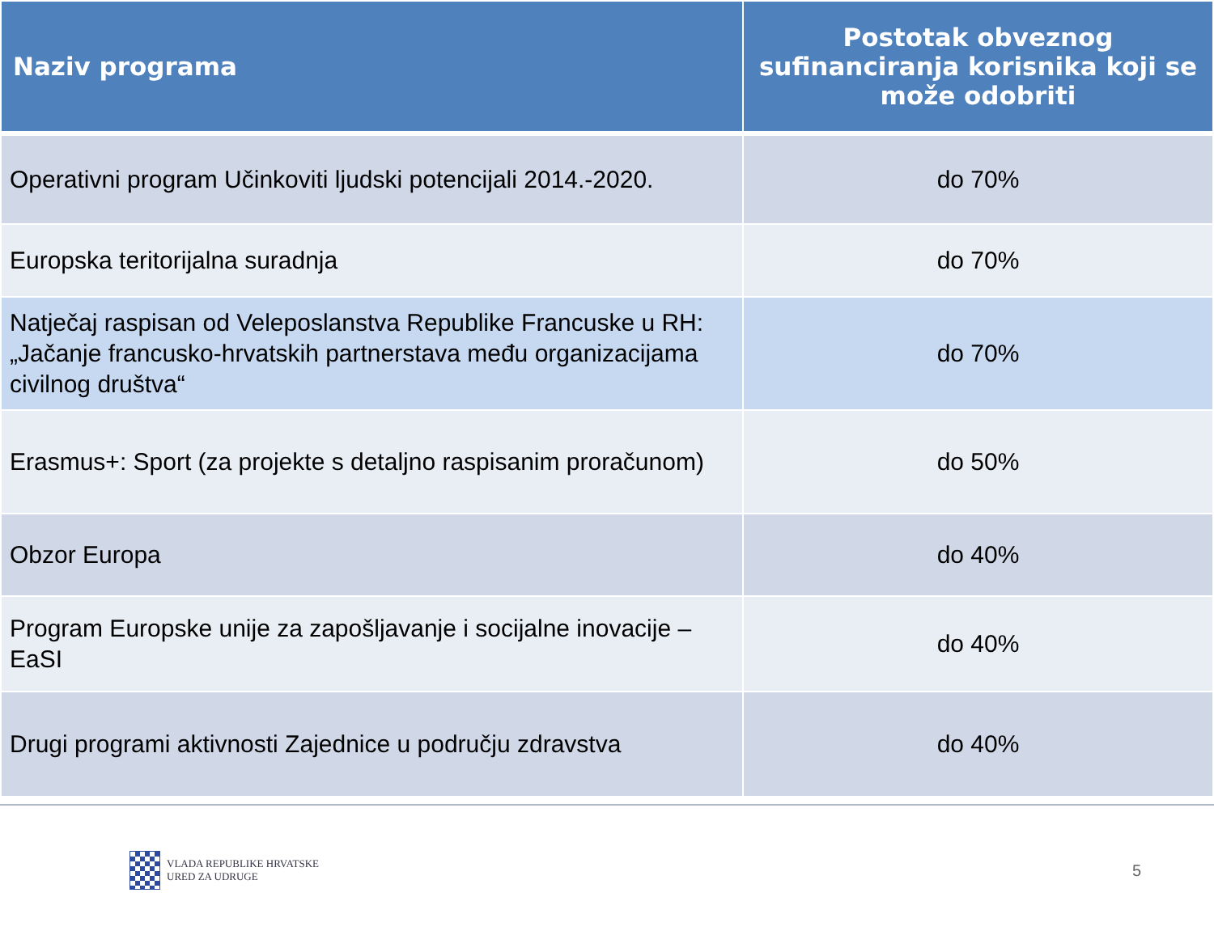| Naziv programa | Postotak obveznog sufinanciranja korisnika koji se može odobriti |
| --- | --- |
| Operativni program Učinkoviti ljudski potencijali 2014.-2020. | do 70% |
| Europska teritorijalna suradnja | do 70% |
| Natječaj raspisan od Veleposlanstva Republike Francuske u RH: „Jačanje francusko-hrvatskih partnerstava među organizacijama civilnog društva“ | do 70% |
| Erasmus+: Sport (za projekte s detaljno raspisanim proračunom) | do 50% |
| Obzor Europa | do 40% |
| Program Europske unije za zapošljavanje i socijalne inovacije – EaSI | do 40% |
| Drugi programi aktivnosti Zajednice u području zdravstva | do 40% |
VLADA REPUBLIKE HRVATSKE
URED ZA UDRUGE
5